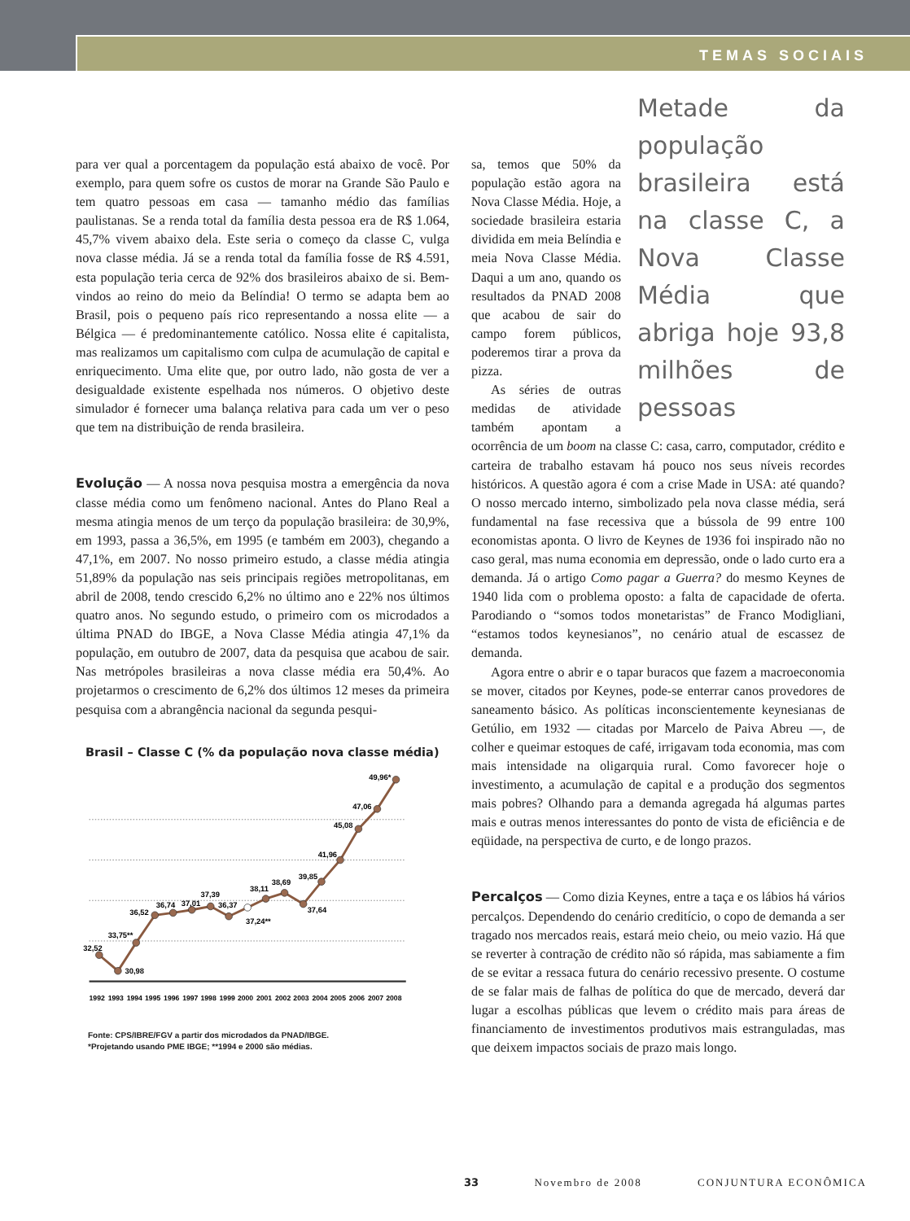TEMAS SOCIAIS
para ver qual a porcentagem da população está abaixo de você. Por exemplo, para quem sofre os custos de morar na Grande São Paulo e tem quatro pessoas em casa — tamanho médio das famílias paulistanas. Se a renda total da família desta pessoa era de R$ 1.064, 45,7% vivem abaixo dela. Este seria o começo da classe C, vulga nova classe média. Já se a renda total da família fosse de R$ 4.591, esta população teria cerca de 92% dos brasileiros abaixo de si. Bem-vindos ao reino do meio da Belíndia! O termo se adapta bem ao Brasil, pois o pequeno país rico representando a nossa elite — a Bélgica — é predominantemente católico. Nossa elite é capitalista, mas realizamos um capitalismo com culpa de acumulação de capital e enriquecimento. Uma elite que, por outro lado, não gosta de ver a desigualdade existente espelhada nos números. O objetivo deste simulador é fornecer uma balança relativa para cada um ver o peso que tem na distribuição de renda brasileira.
Evolução — A nossa nova pesquisa mostra a emergência da nova classe média como um fenômeno nacional. Antes do Plano Real a mesma atingia menos de um terço da população brasileira: de 30,9%, em 1993, passa a 36,5%, em 1995 (e também em 2003), chegando a 47,1%, em 2007. No nosso primeiro estudo, a classe média atingia 51,89% da população nas seis principais regiões metropolitanas, em abril de 2008, tendo crescido 6,2% no último ano e 22% nos últimos quatro anos. No segundo estudo, o primeiro com os microdados a última PNAD do IBGE, a Nova Classe Média atingia 47,1% da população, em outubro de 2007, data da pesquisa que acabou de sair. Nas metrópoles brasileiras a nova classe média era 50,4%. Ao projetarmos o crescimento de 6,2% dos últimos 12 meses da primeira pesquisa com a abrangência nacional da segunda pesqui-
Brasil – Classe C (% da população nova classe média)
32,52
30,98
33,75**
36,52
36,74
37,01
37,39
36,37
37,24**
38,11
38,69
37,64
39,85
41,96
45,08
47,06
49,96*
1992
1993
1994
1995
1996
1997
1998
1999
2000
2001
2002
2003
2004
2005
2006
2007
2008
Fonte: CPS/IBRE/FGV a partir dos microdados da PNAD/IBGE.
*Projetando usando PME IBGE; **1994 e 2000 são médias.
Metade da população brasileira está na classe C, a Nova Classe Média que abriga hoje 93,8 milhões de pessoas
sa, temos que 50% da população estão agora na Nova Classe Média. Hoje, a sociedade brasileira estaria dividida em meia Belíndia e meia Nova Classe Média. Daqui a um ano, quando os resultados da PNAD 2008 que acabou de sair do campo forem públicos, poderemos tirar a prova da pizza.
As séries de outras medidas de atividade também apontam a ocorrência de um boom na classe C: casa, carro, computador, crédito e carteira de trabalho estavam há pouco nos seus níveis recordes históricos. A questão agora é com a crise Made in USA: até quando? O nosso mercado interno, simbolizado pela nova classe média, será fundamental na fase recessiva que a bússola de 99 entre 100 economistas aponta. O livro de Keynes de 1936 foi inspirado não no caso geral, mas numa economia em depressão, onde o lado curto era a demanda. Já o artigo Como pagar a Guerra? do mesmo Keynes de 1940 lida com o problema oposto: a falta de capacidade de oferta. Parodiando o “somos todos monetaristas” de Franco Modigliani, “estamos todos keynesianos”, no cenário atual de escassez de demanda.
Agora entre o abrir e o tapar buracos que fazem a macroeconomia se mover, citados por Keynes, pode-se enterrar canos provedores de saneamento básico. As políticas inconscientemente keynesianas de Getúlio, em 1932 — citadas por Marcelo de Paiva Abreu —, de colher e queimar estoques de café, irrigavam toda economia, mas com mais intensidade na oligarquia rural. Como favorecer hoje o investimento, a acumulação de capital e a produção dos segmentos mais pobres? Olhando para a demanda agregada há algumas partes mais e outras menos interessantes do ponto de vista de eficiência e de eqüidade, na perspectiva de curto, e de longo prazos.
Percalços — Como dizia Keynes, entre a taça e os lábios há vários percalços. Dependendo do cenário creditício, o copo de demanda a ser tragado nos mercados reais, estará meio cheio, ou meio vazio. Há que se reverter à contração de crédito não só rápida, mas sabiamente a fim de se evitar a ressaca futura do cenário recessivo presente. O costume de se falar mais de falhas de política do que de mercado, deverá dar lugar a escolhas públicas que levem o crédito mais para áreas de financiamento de investimentos produtivos mais estranguladas, mas que deixem impactos sociais de prazo mais longo.
33 Novembro de 2008 CONJUNTURA ECONÔMICA